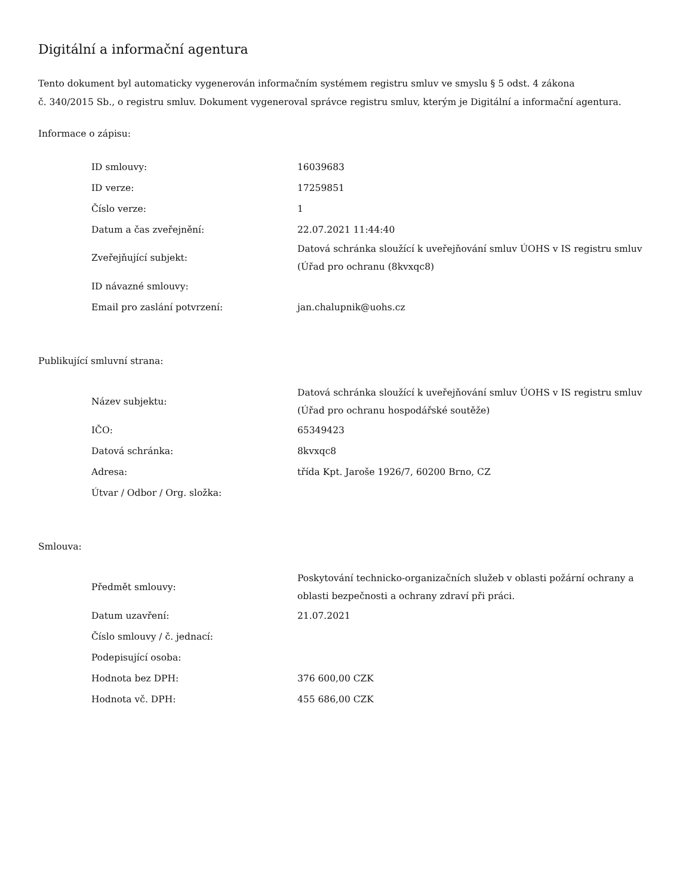Digitální a informační agentura
Tento dokument byl automaticky vygenerován informačním systémem registru smluv ve smyslu § 5 odst. 4 zákona
č. 340/2015 Sb., o registru smluv. Dokument vygeneroval správce registru smluv, kterým je Digitální a informační agentura.
Informace o zápisu:
| ID smlouvy: | 16039683 |
| ID verze: | 17259851 |
| Číslo verze: | 1 |
| Datum a čas zveřejnění: | 22.07.2021 11:44:40 |
| Zveřejňující subjekt: | Datová schránka sloužící k uveřejňování smluv ÚOHS v IS registru smluv (Úřad pro ochranu (8kvxqc8) |
| ID návazné smlouvy: | |
| Email pro zaslání potvrzení: | jan.chalupnik@uohs.cz |
Publikující smluvní strana:
| Název subjektu: | Datová schránka sloužící k uveřejňování smluv ÚOHS v IS registru smluv (Úřad pro ochranu hospodářské soutěže) |
| IČO: | 65349423 |
| Datová schránka: | 8kvxqc8 |
| Adresa: | třída Kpt. Jaroše 1926/7, 60200 Brno, CZ |
| Útvar / Odbor / Org. složka: | |
Smlouva:
| Předmět smlouvy: | Poskytování technicko-organizačních služeb v oblasti požární ochrany a oblasti bezpečnosti a ochrany zdraví při práci. |
| Datum uzavření: | 21.07.2021 |
| Číslo smlouvy / č. jednací: | |
| Podepisující osoba: | |
| Hodnota bez DPH: | 376 600,00 CZK |
| Hodnota vč. DPH: | 455 686,00 CZK |